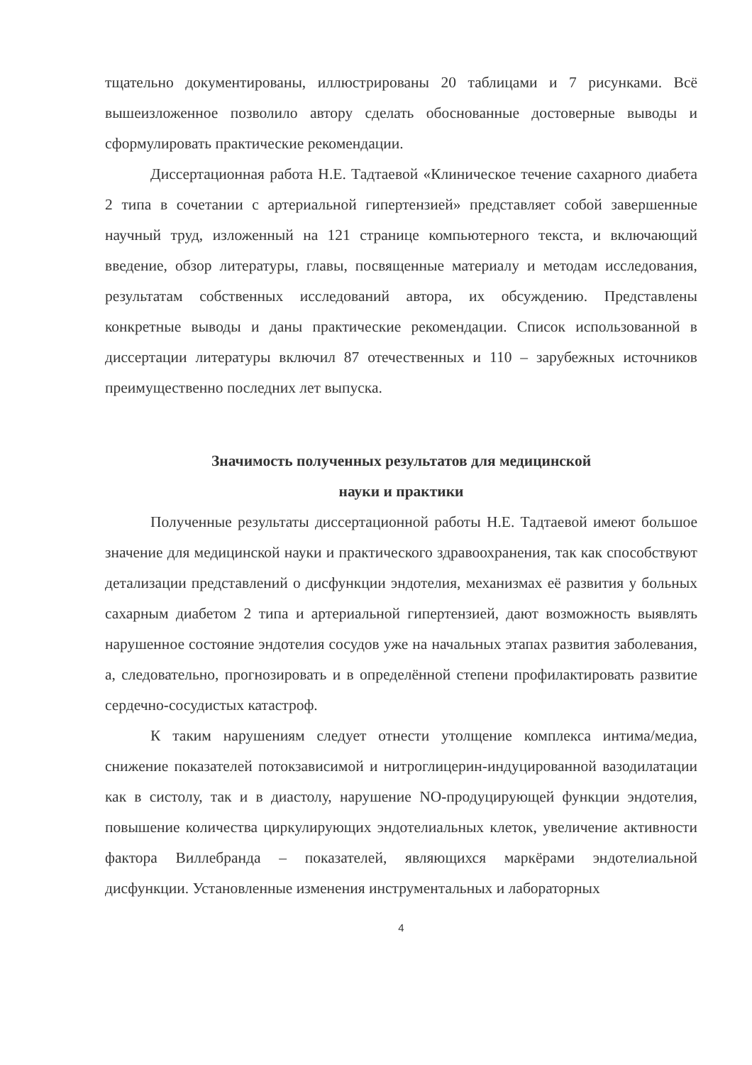тщательно документированы, иллюстрированы 20 таблицами и 7 рисунками. Всё вышеизложенное позволило автору сделать обоснованные достоверные выводы и сформулировать практические рекомендации.
Диссертационная работа Н.Е. Тадтаевой «Клиническое течение сахарного диабета 2 типа в сочетании с артериальной гипертензией» представляет собой завершенные научный труд, изложенный на 121 странице компьютерного текста, и включающий введение, обзор литературы, главы, посвященные материалу и методам исследования, результатам собственных исследований автора, их обсуждению. Представлены конкретные выводы и даны практические рекомендации. Список использованной в диссертации литературы включил 87 отечественных и 110 – зарубежных источников преимущественно последних лет выпуска.
Значимость полученных результатов для медицинской
науки и практики
Полученные результаты диссертационной работы Н.Е. Тадтаевой имеют большое значение для медицинской науки и практического здравоохранения, так как способствуют детализации представлений о дисфункции эндотелия, механизмах её развития у больных сахарным диабетом 2 типа и артериальной гипертензией, дают возможность выявлять нарушенное состояние эндотелия сосудов уже на начальных этапах развития заболевания, а, следовательно, прогнозировать и в определённой степени профилактировать развитие сердечно-сосудистых катастроф.
К таким нарушениям следует отнести утолщение комплекса интима/медиа, снижение показателей потокзависимой и нитроглицерин-индуцированной вазодилатации как в систолу, так и в диастолу, нарушение NO-продуцирующей функции эндотелия, повышение количества циркулирующих эндотелиальных клеток, увеличение активности фактора Виллебранда – показателей, являющихся маркёрами эндотелиальной дисфункции. Установленные изменения инструментальных и лабораторных
4